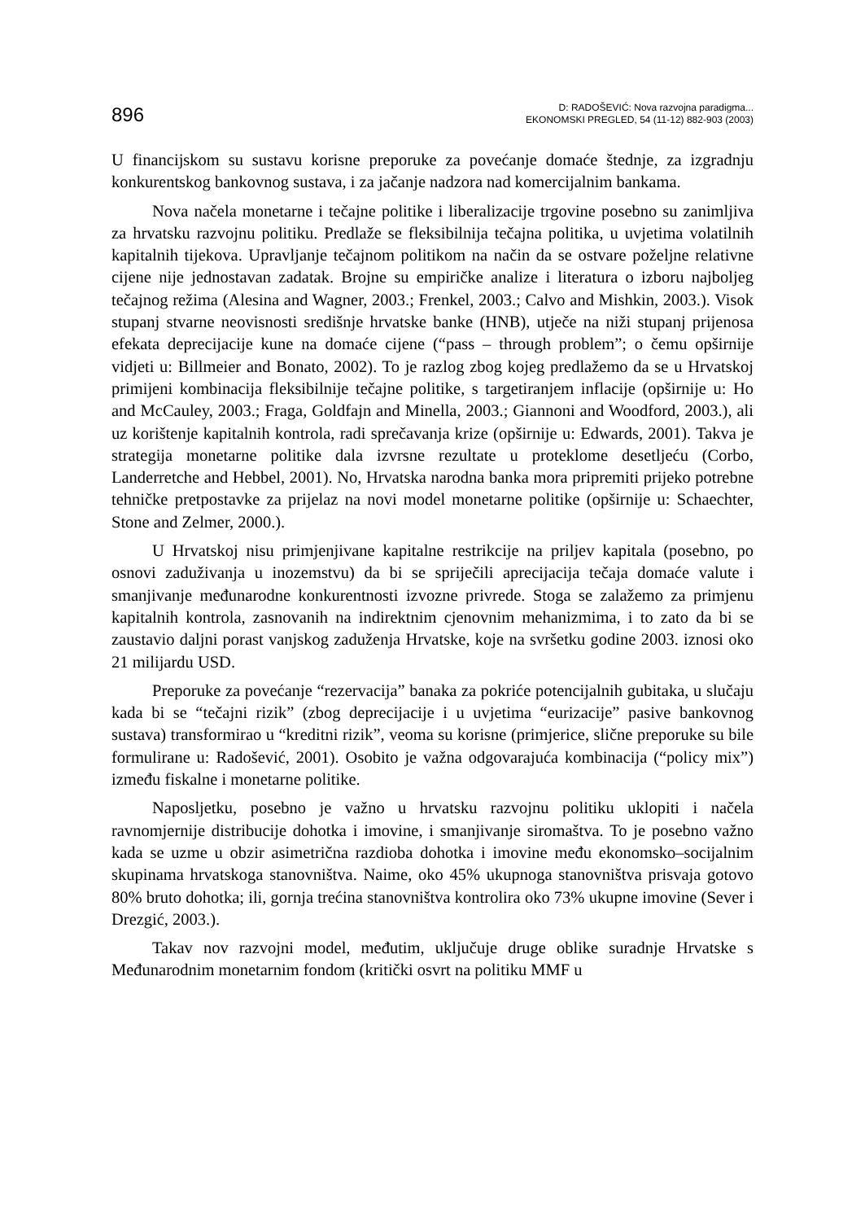896
D: RADOŠEVIĆ: Nova razvojna paradigma...
EKONOMSKI PREGLED, 54 (11-12) 882-903 (2003)
U financijskom su sustavu korisne preporuke za povećanje domaće štednje, za izgradnju konkurentskog bankovnog sustava, i za jačanje nadzora nad komercijalnim bankama.
Nova načela monetarne i tečajne politike i liberalizacije trgovine posebno su zanimljiva za hrvatsku razvojnu politiku. Predlaže se fleksibilnija tečajna politika, u uvjetima volatilnih kapitalnih tijekova. Upravljanje tečajnom politikom na način da se ostvare poželjne relativne cijene nije jednostavan zadatak. Brojne su empiričke analize i literatura o izboru najboljeg tečajnog režima (Alesina and Wagner, 2003.; Frenkel, 2003.; Calvo and Mishkin, 2003.). Visok stupanj stvarne neovisnosti središnje hrvatske banke (HNB), utječe na niži stupanj prijenosa efekata deprecijacije kune na domaće cijene (“pass – through problem”; o čemu opširnije vidjeti u: Billmeier and Bonato, 2002). To je razlog zbog kojeg predlažemo da se u Hrvatskoj primijeni kombinacija fleksibilnije tečajne politike, s targetiranjem inflacije (opširnije u: Ho and McCauley, 2003.; Fraga, Goldfajn and Minella, 2003.; Giannoni and Woodford, 2003.), ali uz korištenje kapitalnih kontrola, radi sprečavanja krize (opširnije u: Edwards, 2001). Takva je strategija monetarne politike dala izvrsne rezultate u proteklome desetljeću (Corbo, Landerretche and Hebbel, 2001). No, Hrvatska narodna banka mora pripremiti prijeko potrebne tehničke pretpostavke za prijelaz na novi model monetarne politike (opširnije u: Schaechter, Stone and Zelmer, 2000.).
U Hrvatskoj nisu primjenjivane kapitalne restrikcije na priljev kapitala (posebno, po osnovi zaduživanja u inozemstvu) da bi se spriječili aprecijacija tečaja domaće valute i smanjivanje međunarodne konkurentnosti izvozne privrede. Stoga se zalažemo za primjenu kapitalnih kontrola, zasnovanih na indirektnim cjenovnim mehanizmima, i to zato da bi se zaustavio daljni porast vanjskog zaduženja Hrvatske, koje na svršetku godine 2003. iznosi oko 21 milijardu USD.
Preporuke za povećanje “rezervacija” banaka za pokriće potencijalnih gubitaka, u slučaju kada bi se “tečajni rizik” (zbog deprecijacije i u uvjetima “eurizacije” pasive bankovnog sustava) transformirao u “kreditni rizik”, veoma su korisne (primjerice, slične preporuke su bile formulirane u: Radošević, 2001). Osobito je važna odgovarajuća kombinacija (“policy mix”) između fiskalne i monetarne politike.
Naposljetku, posebno je važno u hrvatsku razvojnu politiku uklopiti i načela ravnomjernije distribucije dohotka i imovine, i smanjivanje siromaštva. To je posebno važno kada se uzme u obzir asimetrična razdioba dohotka i imovine među ekonomsko–socijalnim skupinama hrvatskoga stanovništva. Naime, oko 45% ukupnoga stanovništva prisvaja gotovo 80% bruto dohotka; ili, gornja trećina stanovništva kontrolira oko 73% ukupne imovine (Sever i Drezgić, 2003.).
Takav nov razvojni model, međutim, uključuje druge oblike suradnje Hrvatske s Međunarodnim monetarnim fondom (kritički osvrt na politiku MMF u